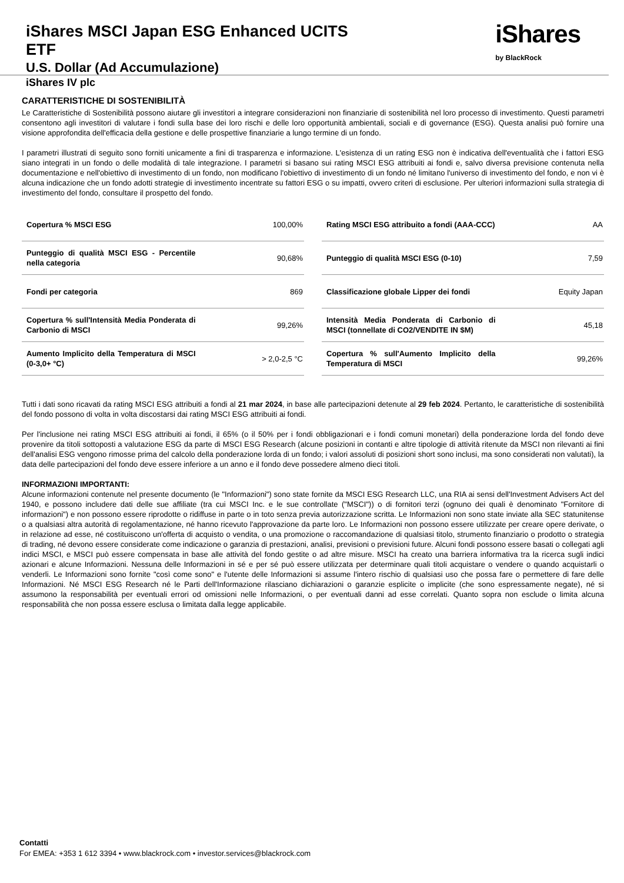iShares MSCI Japan ESG Enhanced UCITS
ETF
U.S. Dollar (Ad Accumulazione)
iShares IV plc
iShares
by BlackRock
CARATTERISTICHE DI SOSTENIBILITÀ
Le Caratteristiche di Sostenibilità possono aiutare gli investitori a integrare considerazioni non finanziarie di sostenibilità nel loro processo di investimento. Questi parametri consentono agli investitori di valutare i fondi sulla base dei loro rischi e delle loro opportunità ambientali, sociali e di governance (ESG). Questa analisi può fornire una visione approfondita dell'efficacia della gestione e delle prospettive finanziarie a lungo termine di un fondo.
I parametri illustrati di seguito sono forniti unicamente a fini di trasparenza e informazione. L'esistenza di un rating ESG non è indicativa dell'eventualità che i fattori ESG siano integrati in un fondo o delle modalità di tale integrazione. I parametri si basano sui rating MSCI ESG attribuiti ai fondi e, salvo diversa previsione contenuta nella documentazione e nell'obiettivo di investimento di un fondo, non modificano l'obiettivo di investimento di un fondo né limitano l'universo di investimento del fondo, e non vi è alcuna indicazione che un fondo adotti strategie di investimento incentrate su fattori ESG o su impatti, ovvero criteri di esclusione. Per ulteriori informazioni sulla strategia di investimento del fondo, consultare il prospetto del fondo.
| Copertura % MSCI ESG | 100,00% |
| Punteggio di qualità MSCI ESG - Percentile nella categoria | 90,68% |
| Fondi per categoria | 869 |
| Copertura % sull'Intensità Media Ponderata di Carbonio di MSCI | 99,26% |
| Aumento Implicito della Temperatura di MSCI (0-3,0+ °C) | > 2,0-2,5 °C |
| Rating MSCI ESG attribuito a fondi (AAA-CCC) | AA |
| Punteggio di qualità MSCI ESG (0-10) | 7,59 |
| Classificazione globale Lipper dei fondi | Equity Japan |
| Intensità Media Ponderata di Carbonio di MSCI (tonnellate di CO2/VENDITE IN $M) | 45,18 |
| Copertura % sull'Aumento Implicito della Temperatura di MSCI | 99,26% |
Tutti i dati sono ricavati da rating MSCI ESG attribuiti a fondi al 21 mar 2024, in base alle partecipazioni detenute al 29 feb 2024. Pertanto, le caratteristiche di sostenibilità del fondo possono di volta in volta discostarsi dai rating MSCI ESG attribuiti ai fondi.
Per l'inclusione nei rating MSCI ESG attribuiti ai fondi, il 65% (o il 50% per i fondi obbligazionari e i fondi comuni monetari) della ponderazione lorda del fondo deve provenire da titoli sottoposti a valutazione ESG da parte di MSCI ESG Research (alcune posizioni in contanti e altre tipologie di attività ritenute da MSCI non rilevanti ai fini dell'analisi ESG vengono rimosse prima del calcolo della ponderazione lorda di un fondo; i valori assoluti di posizioni short sono inclusi, ma sono considerati non valutati), la data delle partecipazioni del fondo deve essere inferiore a un anno e il fondo deve possedere almeno dieci titoli.
INFORMAZIONI IMPORTANTI:
Alcune informazioni contenute nel presente documento (le "Informazioni") sono state fornite da MSCI ESG Research LLC, una RIA ai sensi dell'Investment Advisers Act del 1940, e possono includere dati delle sue affiliate (tra cui MSCI Inc. e le sue controllate ("MSCI")) o di fornitori terzi (ognuno dei quali è denominato "Fornitore di informazioni") e non possono essere riprodotte o ridiffuse in parte o in toto senza previa autorizzazione scritta. Le Informazioni non sono state inviate alla SEC statunitense o a qualsiasi altra autorità di regolamentazione, né hanno ricevuto l'approvazione da parte loro. Le Informazioni non possono essere utilizzate per creare opere derivate, o in relazione ad esse, né costituiscono un'offerta di acquisto o vendita, o una promozione o raccomandazione di qualsiasi titolo, strumento finanziario o prodotto o strategia di trading, né devono essere considerate come indicazione o garanzia di prestazioni, analisi, previsioni o previsioni future. Alcuni fondi possono essere basati o collegati agli indici MSCI, e MSCI può essere compensata in base alle attività del fondo gestite o ad altre misure. MSCI ha creato una barriera informativa tra la ricerca sugli indici azionari e alcune Informazioni. Nessuna delle Informazioni in sé e per sé può essere utilizzata per determinare quali titoli acquistare o vendere o quando acquistarli o venderli. Le Informazioni sono fornite "così come sono" e l'utente delle Informazioni si assume l'intero rischio di qualsiasi uso che possa fare o permettere di fare delle Informazioni. Né MSCI ESG Research né le Parti dell'Informazione rilasciano dichiarazioni o garanzie esplicite o implicite (che sono espressamente negate), né si assumono la responsabilità per eventuali errori od omissioni nelle Informazioni, o per eventuali danni ad esse correlati. Quanto sopra non esclude o limita alcuna responsabilità che non possa essere esclusa o limitata dalla legge applicabile.
Contatti
For EMEA: +353 1 612 3394 • www.blackrock.com • investor.services@blackrock.com